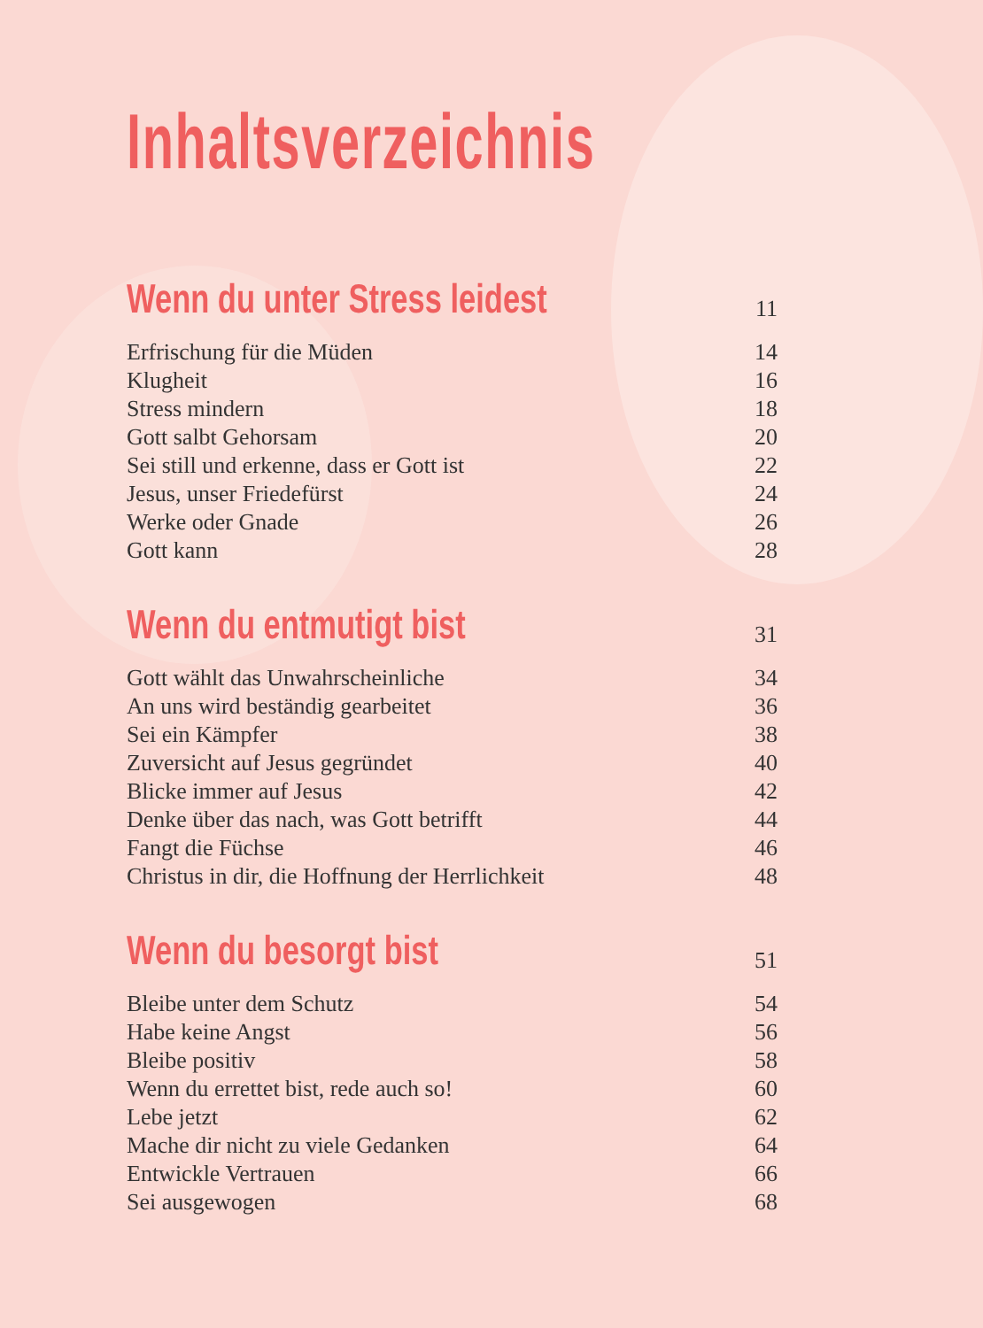Inhaltsverzeichnis
Wenn du unter Stress leidest
11
Erfrischung für die Müden 14
Klugheit 16
Stress mindern 18
Gott salbt Gehorsam 20
Sei still und erkenne, dass er Gott ist 22
Jesus, unser Friedefürst 24
Werke oder Gnade 26
Gott kann 28
Wenn du entmutigt bist
31
Gott wählt das Unwahrscheinliche 34
An uns wird beständig gearbeitet 36
Sei ein Kämpfer 38
Zuversicht auf Jesus gegründet 40
Blicke immer auf Jesus 42
Denke über das nach, was Gott betrifft 44
Fangt die Füchse 46
Christus in dir, die Hoffnung der Herrlichkeit 48
Wenn du besorgt bist
51
Bleibe unter dem Schutz 54
Habe keine Angst 56
Bleibe positiv 58
Wenn du errettet bist, rede auch so! 60
Lebe jetzt 62
Mache dir nicht zu viele Gedanken 64
Entwickle Vertrauen 66
Sei ausgewogen 68